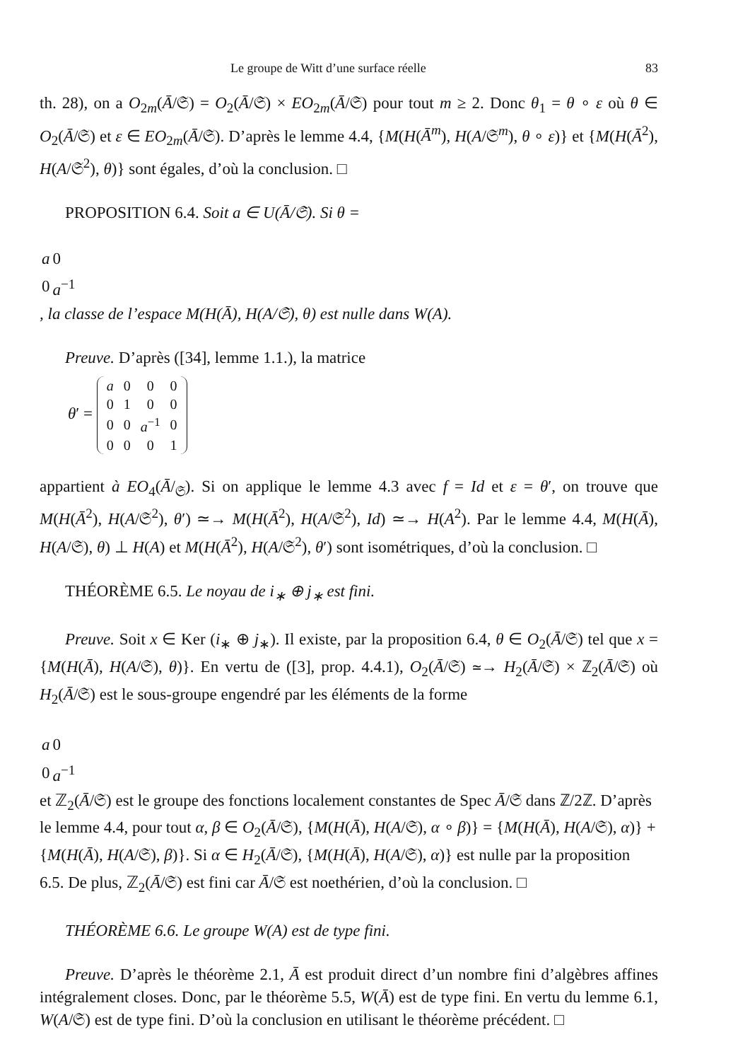Le groupe de Witt d’une surface réelle 83
th. 28), on a O<sub>2m</sub>(Ā/𝔖) = O<sub>2</sub>(Ā/𝔖) × EO<sub>2m</sub>(Ā/𝔖) pour tout m ≥ 2. Donc θ<sub>1</sub> = θ ∘ ε où θ ∈ O<sub>2</sub>(Ā/𝔖) et ε ∈ EO<sub>2m</sub>(Ā/𝔖). D’après le lemme 4.4, {M(H(Ā<sup>m</sup>), H(A/𝔖<sup>m</sup>), θ ∘ ε)} et {M(H(Ā<sup>2</sup>), H(A/𝔖<sup>2</sup>), θ)} sont égales, d’où la conclusion. □
PROPOSITION 6.4. Soit a ∈ U(Ā/𝔖). Si θ =
| a | 0 |
| 0 | a<sup>−1</sup> |
, la classe de l’espace M(H(Ā), H(A/𝔖), θ) est nulle dans W(A).
Preuve. D’après ([34], lemme 1.1.), la matrice
θ′ =
| a | 0 | 0 | 0 |
| 0 | 1 | 0 | 0 |
| 0 | 0 | a<sup>−1</sup> | 0 |
| 0 | 0 | 0 | 1 |
appartient à EO<sub>4</sub>(Ā/<sub>𝔖</sub>). Si on applique le lemme 4.3 avec f = Id et ε = θ′, on trouve que M(H(Ā<sup>2</sup>), H(A/𝔖<sup>2</sup>), θ′) ≃→ M(H(Ā<sup>2</sup>), H(A/𝔖<sup>2</sup>), Id) ≃→ H(A<sup>2</sup>). Par le lemme 4.4, M(H(Ā), H(A/𝔖), θ) ⊥ H(A) et M(H(Ā<sup>2</sup>), H(A/𝔖<sup>2</sup>), θ′) sont isométriques, d’où la conclusion. □
THÉORÈME 6.5. Le noyau de i<sub>∗</sub> ⊕ j<sub>∗</sub> est fini.
Preuve. Soit x ∈ Ker (i<sub>∗</sub> ⊕ j<sub>∗</sub>). Il existe, par la proposition 6.4, θ ∈ O<sub>2</sub>(Ā/𝔖) tel que x = {M(H(Ā), H(A/𝔖), θ)}. En vertu de ([3], prop. 4.4.1), O<sub>2</sub>(Ā/𝔖) ≃→ H<sub>2</sub>(Ā/𝔖) × ℤ<sub>2</sub>(Ā/𝔖) où H<sub>2</sub>(Ā/𝔖) est le sous-groupe engendré par les éléments de la forme
| a | 0 |
| 0 | a<sup>−1</sup> |
et ℤ<sub>2</sub>(Ā/𝔖) est le groupe des fonctions localement constantes de Spec Ā/𝔖 dans ℤ/2ℤ. D’après le lemme 4.4, pour tout α, β ∈ O<sub>2</sub>(Ā/𝔖), {M(H(Ā), H(A/𝔖), α ∘ β)} = {M(H(Ā), H(A/𝔖), α)} + {M(H(Ā), H(A/𝔖), β)}. Si α ∈ H<sub>2</sub>(Ā/𝔖), {M(H(Ā), H(A/𝔖), α)} est nulle par la proposition 6.5. De plus, ℤ<sub>2</sub>(Ā/𝔖) est fini car Ā/𝔖 est noethérien, d’où la conclusion. □
THÉORÈME 6.6. Le groupe W(A) est de type fini.
Preuve. D’après le théorème 2.1, Ā est produit direct d’un nombre fini d’algèbres affines intégralement closes. Donc, par le théorème 5.5, W(Ā) est de type fini. En vertu du lemme 6.1, W(A/𝔖) est de type fini. D’où la conclusion en utilisant le théorème précédent. □